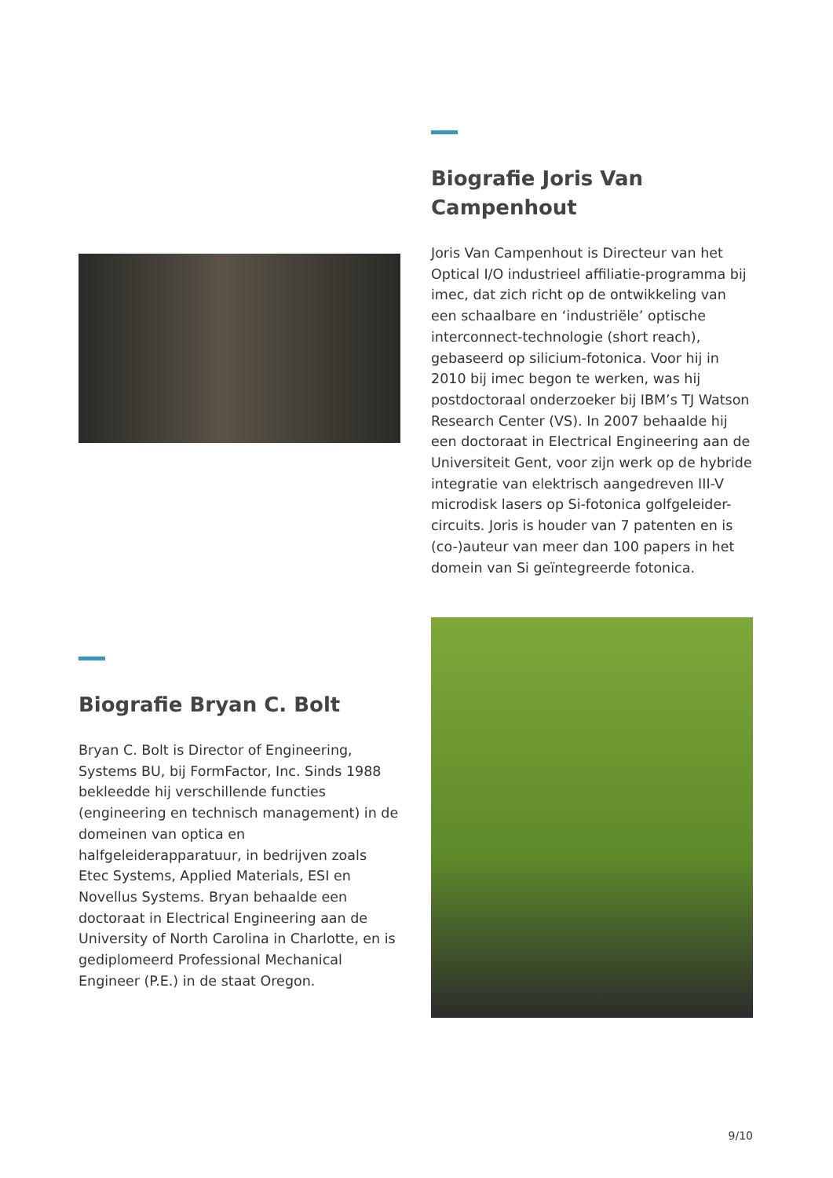Biografie Joris Van Campenhout
Joris Van Campenhout is Directeur van het Optical I/O industrieel affiliatie-programma bij imec, dat zich richt op de ontwikkeling van een schaalbare en ‘industriële’ optische interconnect-technologie (short reach), gebaseerd op silicium-fotonica. Voor hij in 2010 bij imec begon te werken, was hij postdoctoraal onderzoeker bij IBM’s TJ Watson Research Center (VS). In 2007 behaalde hij een doctoraat in Electrical Engineering aan de Universiteit Gent, voor zijn werk op de hybride integratie van elektrisch aangedreven III-V microdisk lasers op Si-fotonica golfgeleider-circuits. Joris is houder van 7 patenten en is (co-)auteur van meer dan 100 papers in het domein van Si geïntegreerde fotonica.
Biografie Bryan C. Bolt
Bryan C. Bolt is Director of Engineering, Systems BU, bij FormFactor, Inc. Sinds 1988 bekleedde hij verschillende functies (engineering en technisch management) in de domeinen van optica en halfgeleiderapparatuur, in bedrijven zoals Etec Systems, Applied Materials, ESI en Novellus Systems. Bryan behaalde een doctoraat in Electrical Engineering aan de University of North Carolina in Charlotte, en is gediplomeerd Professional Mechanical Engineer (P.E.) in de staat Oregon.
9/10